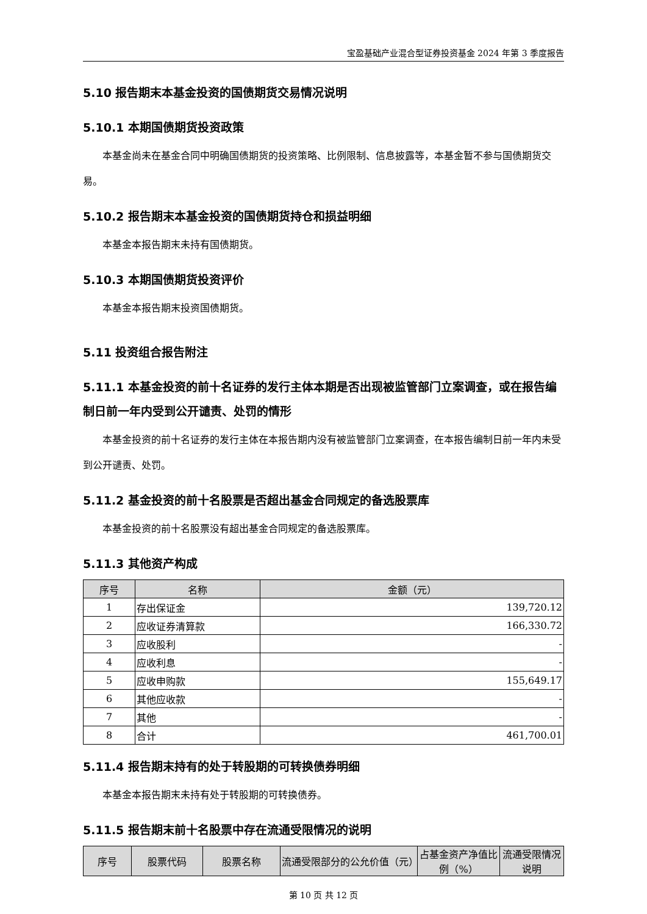宝盈基础产业混合型证券投资基金 2024 年第 3 季度报告
5.10 报告期末本基金投资的国债期货交易情况说明
5.10.1 本期国债期货投资政策
本基金尚未在基金合同中明确国债期货的投资策略、比例限制、信息披露等，本基金暂不参与国债期货交易。
5.10.2 报告期末本基金投资的国债期货持仓和损益明细
本基金本报告期末未持有国债期货。
5.10.3 本期国债期货投资评价
本基金本报告期末投资国债期货。
5.11 投资组合报告附注
5.11.1 本基金投资的前十名证券的发行主体本期是否出现被监管部门立案调查，或在报告编制日前一年内受到公开谴责、处罚的情形
本基金投资的前十名证券的发行主体在本报告期内没有被监管部门立案调查，在本报告编制日前一年内未受到公开谴责、处罚。
5.11.2 基金投资的前十名股票是否超出基金合同规定的备选股票库
本基金投资的前十名股票没有超出基金合同规定的备选股票库。
5.11.3 其他资产构成
| 序号 | 名称 | 金额（元） |
| --- | --- | --- |
| 1 | 存出保证金 | 139,720.12 |
| 2 | 应收证券清算款 | 166,330.72 |
| 3 | 应收股利 | - |
| 4 | 应收利息 | - |
| 5 | 应收申购款 | 155,649.17 |
| 6 | 其他应收款 | - |
| 7 | 其他 | - |
| 8 | 合计 | 461,700.01 |
5.11.4 报告期末持有的处于转股期的可转换债券明细
本基金本报告期末未持有处于转股期的可转换债券。
5.11.5 报告期末前十名股票中存在流通受限情况的说明
| 序号 | 股票代码 | 股票名称 | 流通受限部分的公允价值（元） | 占基金资产净值比例（%） | 流通受限情况说明 |
| --- | --- | --- | --- | --- | --- |
第 10 页 共 12 页